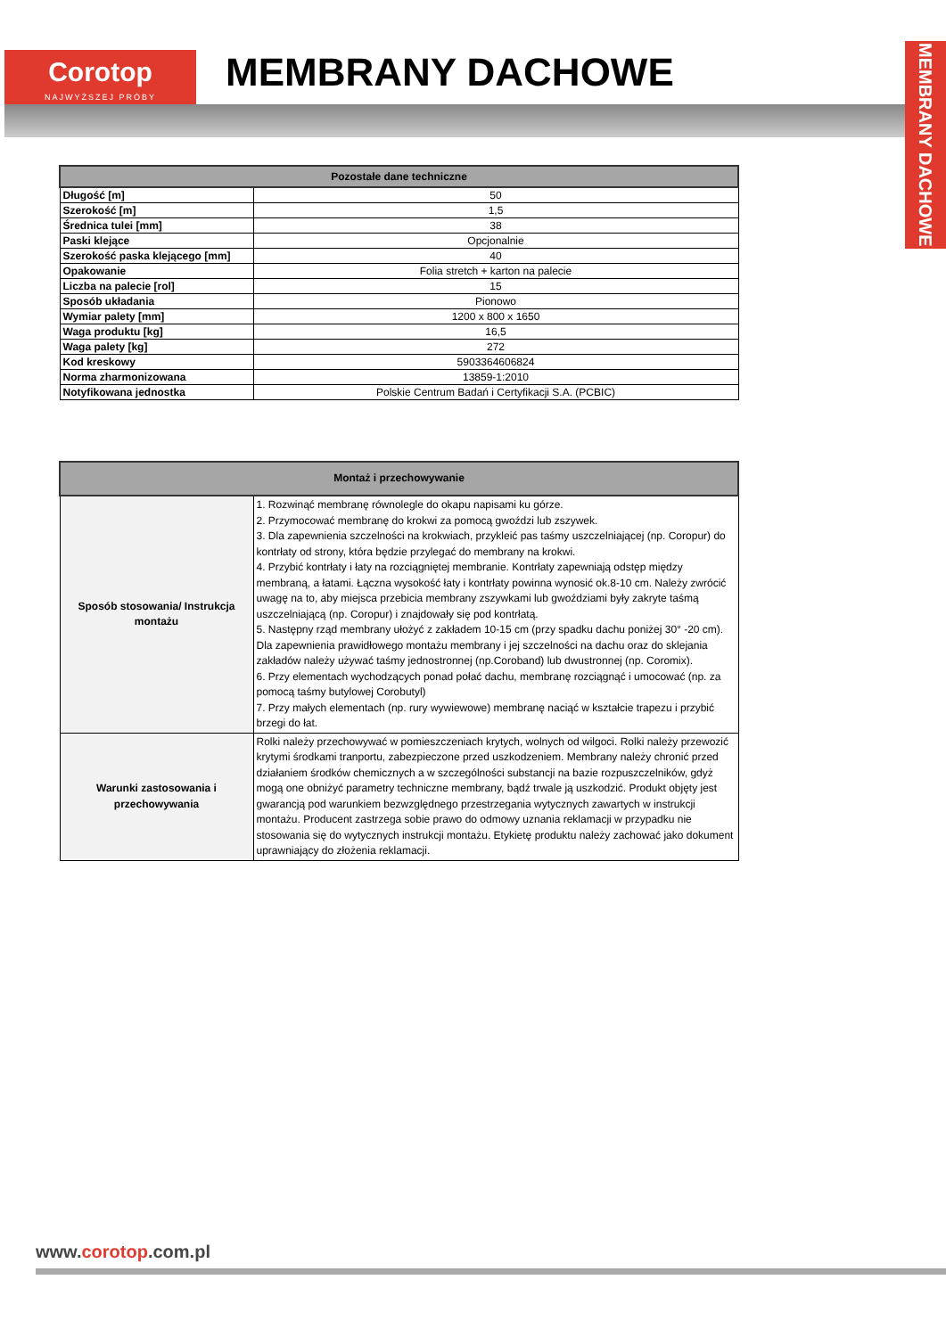Corotop
NAJWYŻSZEJ PRÓBY
MEMBRANY DACHOWE
MEMBRANY DACHOWE
| Pozostałe dane techniczne | |
| --- | --- |
| Długość [m] | 50 |
| Szerokość [m] | 1,5 |
| Średnica tulei [mm] | 38 |
| Paski klejące | Opcjonalnie |
| Szerokość paska klejącego [mm] | 40 |
| Opakowanie | Folia stretch + karton na palecie |
| Liczba na palecie [rol] | 15 |
| Sposób układania | Pionowo |
| Wymiar palety [mm] | 1200 x 800 x 1650 |
| Waga produktu [kg] | 16,5 |
| Waga palety [kg] | 272 |
| Kod kreskowy | 5903364606824 |
| Norma zharmonizowana | 13859-1:2010 |
| Notyfikowana jednostka | Polskie Centrum Badań i Certyfikacji S.A. (PCBIC) |
| Montaż i przechowywanie | |
| --- | --- |
| Sposób stosowania/ Instrukcja montażu | 1. Rozwinąć membranę równolegle do okapu napisami ku górze. 2. Przymocować membranę do krokwi za pomocą gwoździ lub zszywek. 3. Dla zapewnienia szczelności na krokwiach, przykleić pas taśmy uszczelniającej (np. Coropur) do kontrłaty od strony, która będzie przylegać do membrany na krokwi. 4. Przybić kontrłaty i łaty na rozciągniętej membranie. Kontrłaty zapewniają odstęp między membraną, a łatami. Łączna wysokość łaty i kontrłaty powinna wynosić ok.8-10 cm. Należy zwrócić uwagę na to, aby miejsca przebicia membrany zszywkami lub gwoździami były zakryte taśmą uszczelniającą (np. Coropur) i znajdowały się pod kontrłatą. 5. Następny rząd membrany ułożyć z zakładem 10-15 cm (przy spadku dachu poniżej 30° -20 cm). Dla zapewnienia prawidłowego montażu membrany i jej szczelności na dachu oraz do sklejania zakładów należy używać taśmy jednostronnej (np.Coroband) lub dwustronnej (np. Coromix). 6. Przy elementach wychodzących ponad połać dachu, membranę rozciągnąć i umocować (np. za pomocą taśmy butylowej Corobutyl) 7. Przy małych elementach (np. rury wywiewowe) membranę naciąć w kształcie trapezu i przybić brzegi do łat. |
| Warunki zastosowania i przechowywania | Rolki należy przechowywać w pomieszczeniach krytych, wolnych od wilgoci. Rolki należy przewozić krytymi środkami tranportu, zabezpieczone przed uszkodzeniem. Membrany należy chronić przed działaniem środków chemicznych a w szczególności substancji na bazie rozpuszczelników, gdyż mogą one obniżyć parametry techniczne membrany, bądź trwale ją uszkodzić. Produkt objęty jest gwarancją pod warunkiem bezwzględnego przestrzegania wytycznych zawartych w instrukcji montażu. Producent zastrzega sobie prawo do odmowy uznania reklamacji w przypadku nie stosowania się do wytycznych instrukcji montażu. Etykietę produktu należy zachować jako dokument uprawniający do złożenia reklamacji. |
www.corotop.com.pl